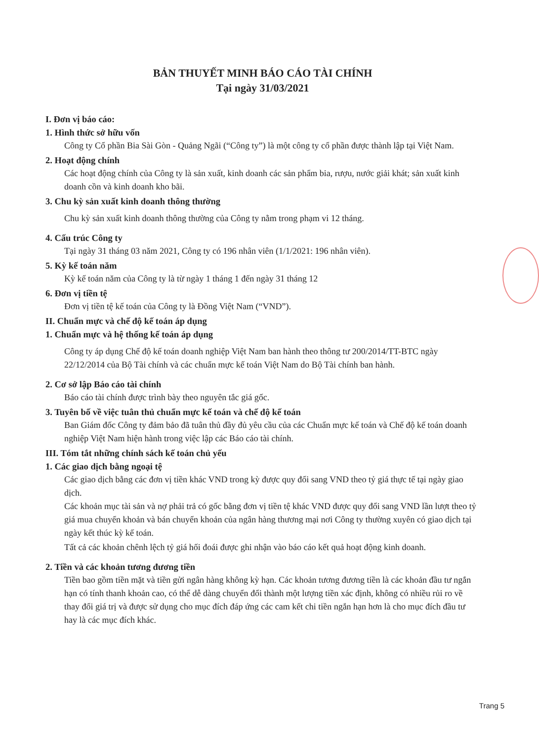BẢN THUYẾT MINH BÁO CÁO TÀI CHÍNH
Tại ngày 31/03/2021
I. Đơn vị báo cáo:
1. Hình thức sở hữu vốn
Công ty Cổ phần Bia Sài Gòn - Quảng Ngãi (“Công ty”) là một công ty cổ phần được thành lập tại Việt Nam.
2. Hoạt động chính
Các hoạt động chính của Công ty là sản xuất, kinh doanh các sản phẩm bia, rượu, nước giải khát; sản xuất kinh doanh cồn và kinh doanh kho bãi.
3. Chu kỳ sản xuất kinh doanh thông thường
Chu kỳ sản xuất kinh doanh thông thường của Công ty nằm trong phạm vi 12 tháng.
4. Cấu trúc Công ty
Tại ngày 31 tháng 03 năm 2021, Công ty có 196 nhân viên (1/1/2021: 196 nhân viên).
5. Kỳ kế toán năm
Kỳ kế toán năm của Công ty là từ ngày 1 tháng 1 đến ngày 31 tháng 12
6. Đơn vị tiền tệ
Đơn vị tiền tệ kế toán của Công ty là Đồng Việt Nam (“VND”).
II. Chuẩn mực và chế độ kế toán áp dụng
1. Chuẩn mực và hệ thống kế toán áp dụng
Công ty áp dụng Chế độ kế toán doanh nghiệp Việt Nam ban hành theo thông tư 200/2014/TT-BTC ngày 22/12/2014 của Bộ Tài chính và các chuẩn mực kế toán Việt Nam do Bộ Tài chính ban hành.
2. Cơ sở lập Báo cáo tài chính
Báo cáo tài chính được trình bày theo nguyên tắc giá gốc.
3. Tuyên bố về việc tuân thủ chuẩn mực kế toán và chế độ kế toán
Ban Giám đốc Công ty đảm bảo đã tuân thủ đầy đủ yêu cầu của các Chuẩn mực kế toán và Chế độ kế toán doanh nghiệp Việt Nam hiện hành trong việc lập các Báo cáo tài chính.
III. Tóm tắt những chính sách kế toán chủ yếu
1. Các giao dịch bằng ngoại tệ
Các giao dịch bằng các đơn vị tiền khác VND trong kỳ được quy đổi sang VND theo tỷ giá thực tế tại ngày giao dịch.
Các khoản mục tài sản và nợ phải trả có gốc bằng đơn vị tiền tệ khác VND được quy đổi sang VND lần lượt theo tỷ giá mua chuyển khoản và bán chuyển khoản của ngân hàng thương mại nơi Công ty thường xuyên có giao dịch tại ngày kết thúc kỳ kế toán.
Tất cả các khoản chênh lệch tỷ giá hối đoái được ghi nhận vào báo cáo kết quả hoạt động kinh doanh.
2. Tiền và các khoản tương đương tiền
Tiền bao gồm tiền mặt và tiền gửi ngân hàng không kỳ hạn. Các khoản tương đương tiền là các khoản đầu tư ngắn hạn có tính thanh khoản cao, có thể dễ dàng chuyển đổi thành một lượng tiền xác định, không có nhiều rủi ro về thay đổi giá trị và được sử dụng cho mục đích đáp ứng các cam kết chi tiền ngắn hạn hơn là cho mục đích đầu tư hay là các mục đích khác.
Trang 5